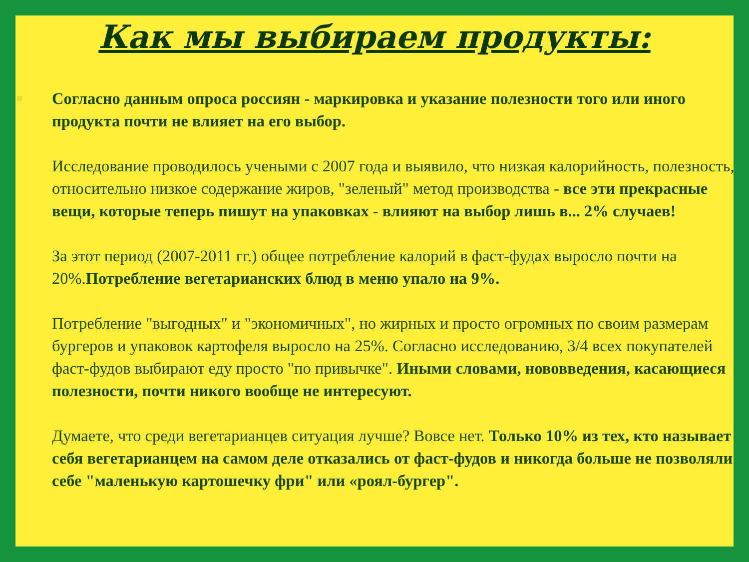Как мы выбираем продукты:
Согласно данным опроса россиян - маркировка и указание полезности того или иного продукта почти не влияет на его выбор.
Исследование проводилось учеными с 2007 года и выявило, что низкая калорийность, полезность, относительно низкое содержание жиров, "зеленый" метод производства - все эти прекрасные вещи, которые теперь пишут на упаковках - влияют на выбор лишь в... 2% случаев!
За этот период (2007-2011 гг.) общее потребление калорий в фаст-фудах выросло почти на 20%.Потребление вегетарианских блюд в меню упало на 9%.
Потребление "выгодных" и "экономичных", но жирных и просто огромных по своим размерам бургеров и упаковок картофеля выросло на 25%. Согласно исследованию, 3/4 всех покупателей фаст-фудов выбирают еду просто "по привычке". Иными словами, нововведения, касающиеся полезности, почти никого вообще не интересуют.
Думаете, что среди вегетарианцев ситуация лучше? Вовсе нет. Только 10% из тех, кто называет себя вегетарианцем на самом деле отказались от фаст-фудов и никогда больше не позволяли себе "маленькую картошечку фри" или «роял-бургер".